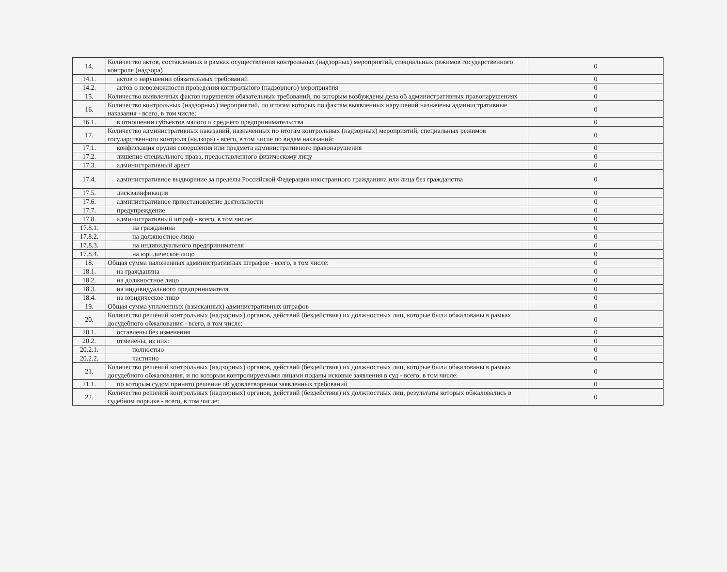| 14. | Количество актов, составленных в рамках осуществления контрольных (надзорных) мероприятий, специальных режимов государственного контроля (надзора) | 0 |
| 14.1. | актов о нарушении обязательных требований | 0 |
| 14.2. | актов о невозможности проведения контрольного (надзорного) мероприятия | 0 |
| 15. | Количество выявленных фактов нарушения обязательных требований, по которым возбуждены дела об административных правонарушениях | 0 |
| 16. | Количество контрольных (надзорных) мероприятий, по итогам которых по фактам выявленных нарушений назначены административные наказания - всего, в том числе: | 0 |
| 16.1. | в отношении субъектов малого и среднего предпринимательства | 0 |
| 17. | Количество административных наказаний, назначенных по итогам контрольных (надзорных) мероприятий, специальных режимов государственного контроля (надзора) - всего, в том числе по видам наказаний: | 0 |
| 17.1. | конфискация орудия совершения или предмета административного правонарушения | 0 |
| 17.2. | лишение специального права, предоставленного физическому лицу | 0 |
| 17.3. | административный арест | 0 |
| 17.4. | административное выдворение за пределы Российской Федерации иностранного гражданина или лица без гражданства | 0 |
| 17.5. | дисквалификация | 0 |
| 17.6. | административное приостановление деятельности | 0 |
| 17.7. | предупреждение | 0 |
| 17.8. | административный штраф - всего, в том числе: | 0 |
| 17.8.1. | на гражданина | 0 |
| 17.8.2. | на должностное лицо | 0 |
| 17.8.3. | на индивидуального предпринимателя | 0 |
| 17.8.4. | на юридическое лицо | 0 |
| 18. | Общая сумма наложенных административных штрафов - всего, в том числе: | 0 |
| 18.1. | на гражданина | 0 |
| 18.2. | на должностное лицо | 0 |
| 18.3. | на индивидуального предпринимателя | 0 |
| 18.4. | на юридическое лицо | 0 |
| 19. | Общая сумма уплаченных (взысканных) административных штрафов | 0 |
| 20. | Количество решений контрольных (надзорных) органов, действий (бездействия) их должностных лиц, которые были обжалованы в рамках досудебного обжалования - всего, в том числе: | 0 |
| 20.1. | оставлены без изменения | 0 |
| 20.2. | отменены, из них: | 0 |
| 20.2.1. | полностью | 0 |
| 20.2.2. | частично | 0 |
| 21. | Количество решений контрольных (надзорных) органов, действий (бездействия) их должностных лиц, которые были обжалованы в рамках досудебного обжалования, и по которым контролируемыми лицами поданы исковые заявления в суд - всего, в том числе: | 0 |
| 21.1. | по которым судом принято решение об удовлетворении заявленных требований | 0 |
| 22. | Количество решений контрольных (надзорных) органов, действий (бездействия) их должностных лиц, результаты которых обжаловались в судебном порядке - всего, в том числе: | 0 |